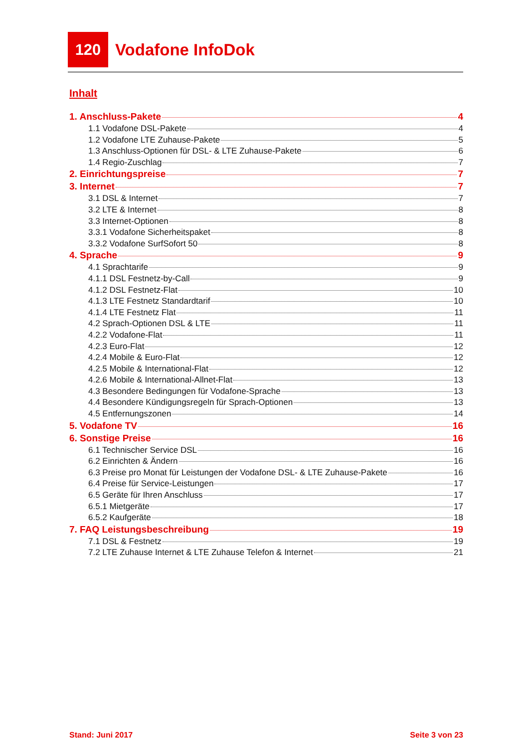120
Vodafone InfoDok
Inhalt
1. Anschluss-Pakete 4
1.1 Vodafone DSL-Pakete 4
1.2 Vodafone LTE Zuhause-Pakete 5
1.3 Anschluss-Optionen für DSL- & LTE Zuhause-Pakete 6
1.4 Regio-Zuschlag 7
2. Einrichtungspreise 7
3. Internet 7
3.1 DSL & Internet 7
3.2 LTE & Internet 8
3.3 Internet-Optionen 8
3.3.1 Vodafone Sicherheitspaket 8
3.3.2 Vodafone SurfSofort 50 8
4. Sprache 9
4.1 Sprachtarife 9
4.1.1 DSL Festnetz-by-Call 9
4.1.2 DSL Festnetz-Flat 10
4.1.3 LTE Festnetz Standardtarif 10
4.1.4 LTE Festnetz Flat 11
4.2 Sprach-Optionen DSL & LTE 11
4.2.2 Vodafone-Flat 11
4.2.3 Euro-Flat 12
4.2.4 Mobile & Euro-Flat 12
4.2.5 Mobile & International-Flat 12
4.2.6 Mobile & International-Allnet-Flat 13
4.3 Besondere Bedingungen für Vodafone-Sprache 13
4.4 Besondere Kündigungsregeln für Sprach-Optionen 13
4.5 Entfernungszonen 14
5. Vodafone TV 16
6. Sonstige Preise 16
6.1 Technischer Service DSL 16
6.2 Einrichten & Ändern 16
6.3 Preise pro Monat für Leistungen der Vodafone DSL- & LTE Zuhause-Pakete 16
6.4 Preise für Service-Leistungen 17
6.5 Geräte für Ihren Anschluss 17
6.5.1 Mietgeräte 17
6.5.2 Kaufgeräte 18
7. FAQ Leistungsbeschreibung 19
7.1 DSL & Festnetz 19
7.2 LTE Zuhause Internet & LTE Zuhause Telefon & Internet 21
Stand: Juni 2017 Seite 3 von 23